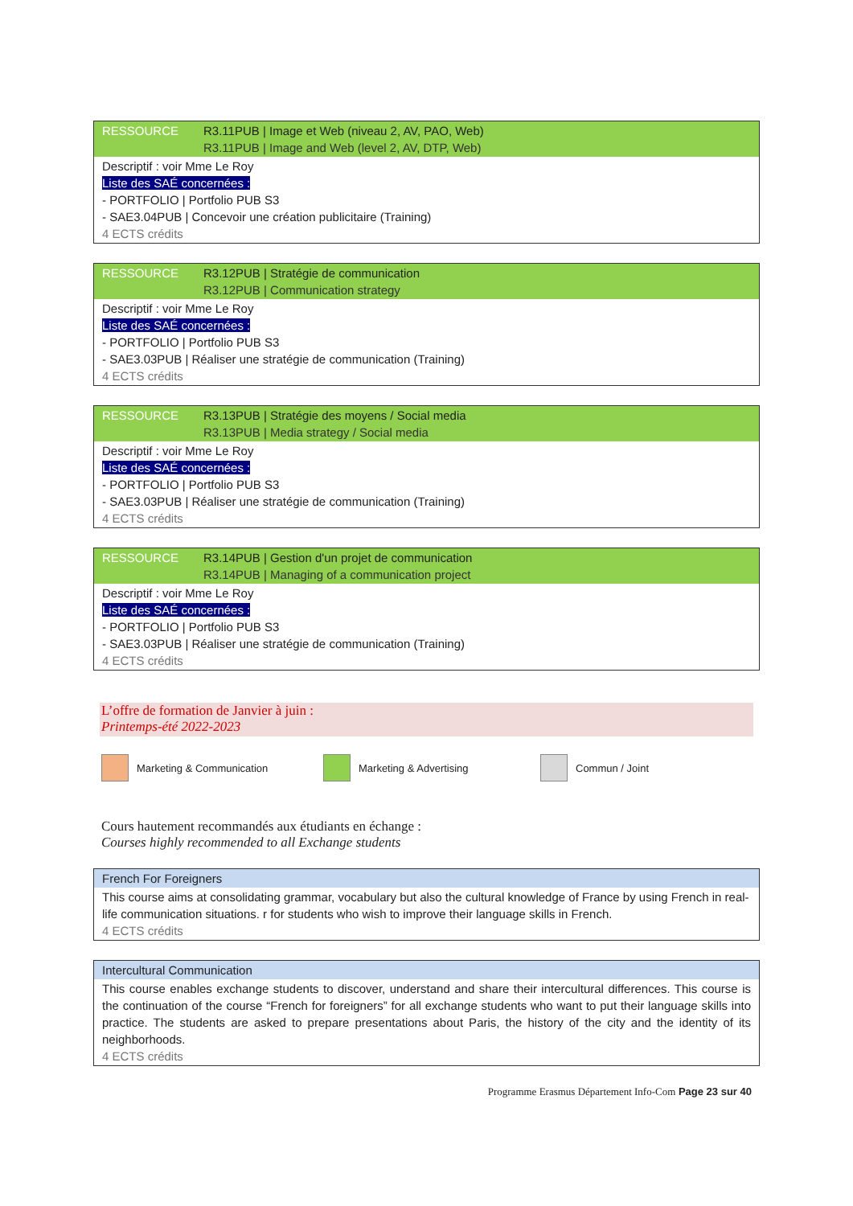| RESSOURCE | R3.11PUB / Image et Web (niveau 2, AV, PAO, Web) R3.11PUB / Image and Web (level 2, AV, DTP, Web) |
| Descriptif : voir Mme Le Roy Liste des SAÉ concernées : - PORTFOLIO / Portfolio PUB S3 - SAE3.04PUB / Concevoir une création publicitaire (Training) 4 ECTS crédits | |
| RESSOURCE | R3.12PUB / Stratégie de communication R3.12PUB / Communication strategy |
| Descriptif : voir Mme Le Roy Liste des SAÉ concernées : - PORTFOLIO / Portfolio PUB S3 - SAE3.03PUB / Réaliser une stratégie de communication (Training) 4 ECTS crédits | |
| RESSOURCE | R3.13PUB / Stratégie des moyens / Social media R3.13PUB / Media strategy / Social media |
| Descriptif : voir Mme Le Roy Liste des SAÉ concernées : - PORTFOLIO / Portfolio PUB S3 - SAE3.03PUB / Réaliser une stratégie de communication (Training) 4 ECTS crédits | |
| RESSOURCE | R3.14PUB / Gestion d'un projet de communication R3.14PUB / Managing of a communication project |
| Descriptif : voir Mme Le Roy Liste des SAÉ concernées : - PORTFOLIO / Portfolio PUB S3 - SAE3.03PUB / Réaliser une stratégie de communication (Training) 4 ECTS crédits | |
L’offre de formation de Janvier à juin :
Printemps-été 2022-2023
Marketing & Communication Marketing & Advertising Commun / Joint
Cours hautement recommandés aux étudiants en échange :
Courses highly recommended to all Exchange students
| French For Foreigners |
| This course aims at consolidating grammar, vocabulary but also the cultural knowledge of France by using French in real-life communication situations. r for students who wish to improve their language skills in French. 4 ECTS crédits |
| Intercultural Communication |
| This course enables exchange students to discover, understand and share their intercultural differences. This course is the continuation of the course “French for foreigners” for all exchange students who want to put their language skills into practice. The students are asked to prepare presentations about Paris, the history of the city and the identity of its neighborhoods. 4 ECTS crédits |
Programme Erasmus Département Info-Com Page 23 sur 40